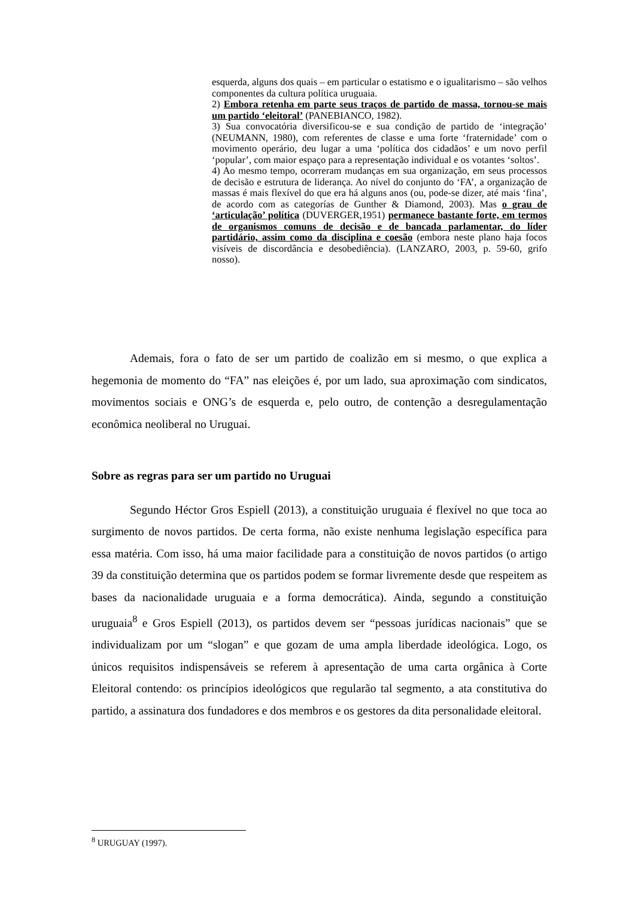esquerda, alguns dos quais – em particular o estatismo e o igualitarismo – são velhos componentes da cultura política uruguaia.
2) Embora retenha em parte seus traços de partido de massa, tornou-se mais um partido ‘eleitoral’ (PANEBIANCO, 1982).
3) Sua convocatória diversificou-se e sua condição de partido de ‘integração’ (NEUMANN, 1980), com referentes de classe e uma forte ‘fraternidade’ com o movimento operário, deu lugar a uma ‘política dos cidadãos’ e um novo perfil ‘popular’, com maior espaço para a representação individual e os votantes ‘soltos’.
4) Ao mesmo tempo, ocorreram mudanças em sua organização, em seus processos de decisão e estrutura de liderança. Ao nível do conjunto do ‘FA’, a organização de massas é mais flexível do que era há alguns anos (ou, pode-se dizer, até mais ‘fina’, de acordo com as categorías de Gunther & Diamond, 2003). Mas o grau de ‘articulação’ política (DUVERGER,1951) permanece bastante forte, em termos de organismos comuns de decisão e de bancada parlamentar, do líder partidário, assim como da disciplina e coesão (embora neste plano haja focos visíveis de discordância e desobediência). (LANZARO, 2003, p. 59-60, grifo nosso).
Ademais, fora o fato de ser um partido de coalizão em si mesmo, o que explica a hegemonia de momento do “FA” nas eleições é, por um lado, sua aproximação com sindicatos, movimentos sociais e ONG’s de esquerda e, pelo outro, de contenção a desregulamentação econômica neoliberal no Uruguai.
Sobre as regras para ser um partido no Uruguai
Segundo Héctor Gros Espiell (2013), a constituição uruguaia é flexível no que toca ao surgimento de novos partidos. De certa forma, não existe nenhuma legislação específica para essa matéria. Com isso, há uma maior facilidade para a constituição de novos partidos (o artigo 39 da constituição determina que os partidos podem se formar livremente desde que respeitem as bases da nacionalidade uruguaia e a forma democrática). Ainda, segundo a constituição uruguaia<sup>8</sup> e Gros Espiell (2013), os partidos devem ser “pessoas jurídicas nacionais” que se individualizam por um “slogan” e que gozam de uma ampla liberdade ideológica. Logo, os únicos requisitos indispensáveis se referem à apresentação de uma carta orgânica à Corte Eleitoral contendo: os princípios ideológicos que regularão tal segmento, a ata constitutiva do partido, a assinatura dos fundadores e dos membros e os gestores da dita personalidade eleitoral.
<sup>8</sup> URUGUAY (1997).